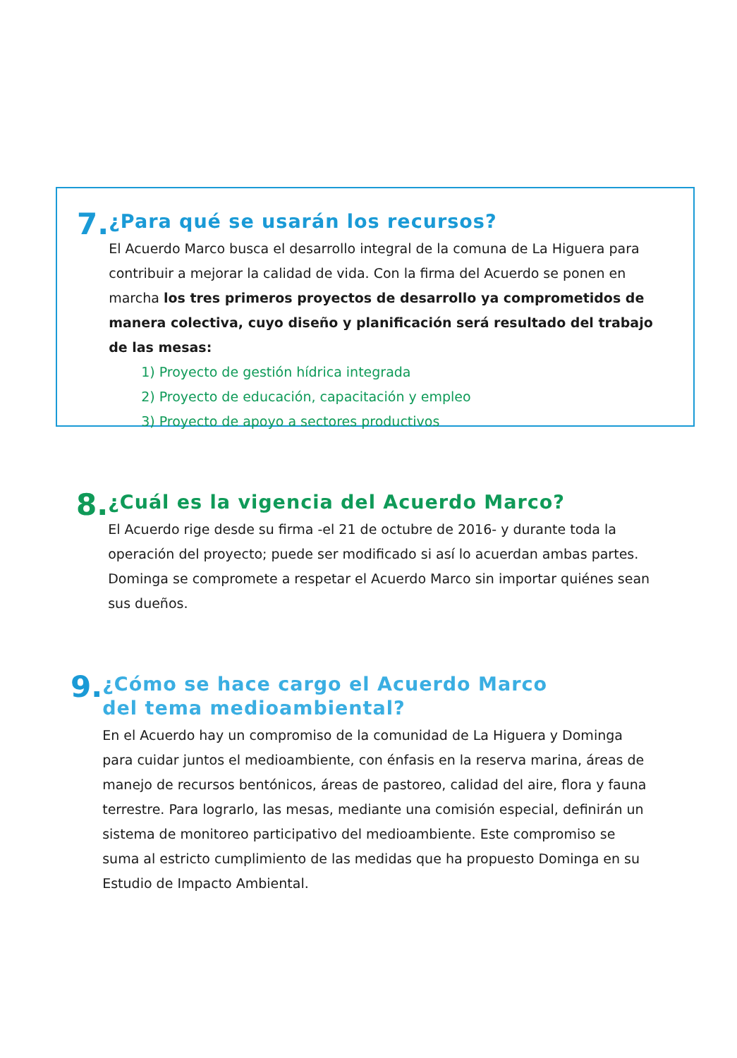7.
¿Para qué se usarán los recursos?
El Acuerdo Marco busca el desarrollo integral de la comuna de La Higuera para contribuir a mejorar la calidad de vida. Con la firma del Acuerdo se ponen en marcha los tres primeros proyectos de desarrollo ya comprometidos de manera colectiva, cuyo diseño y planificación será resultado del trabajo de las mesas:
1) Proyecto de gestión hídrica integrada
2) Proyecto de educación, capacitación y empleo
3) Proyecto de apoyo a sectores productivos
8.
¿Cuál es la vigencia del Acuerdo Marco?
El Acuerdo rige desde su firma -el 21 de octubre de 2016- y durante toda la operación del proyecto; puede ser modificado si así lo acuerdan ambas partes. Dominga se compromete a respetar el Acuerdo Marco sin importar quiénes sean sus dueños.
9.
¿Cómo se hace cargo el Acuerdo Marco
del tema medioambiental?
En el Acuerdo hay un compromiso de la comunidad de La Higuera y Dominga para cuidar juntos el medioambiente, con énfasis en la reserva marina, áreas de manejo de recursos bentónicos, áreas de pastoreo, calidad del aire, flora y fauna terrestre. Para lograrlo, las mesas, mediante una comisión especial, definirán un sistema de monitoreo participativo del medioambiente. Este compromiso se suma al estricto cumplimiento de las medidas que ha propuesto Dominga en su Estudio de Impacto Ambiental.